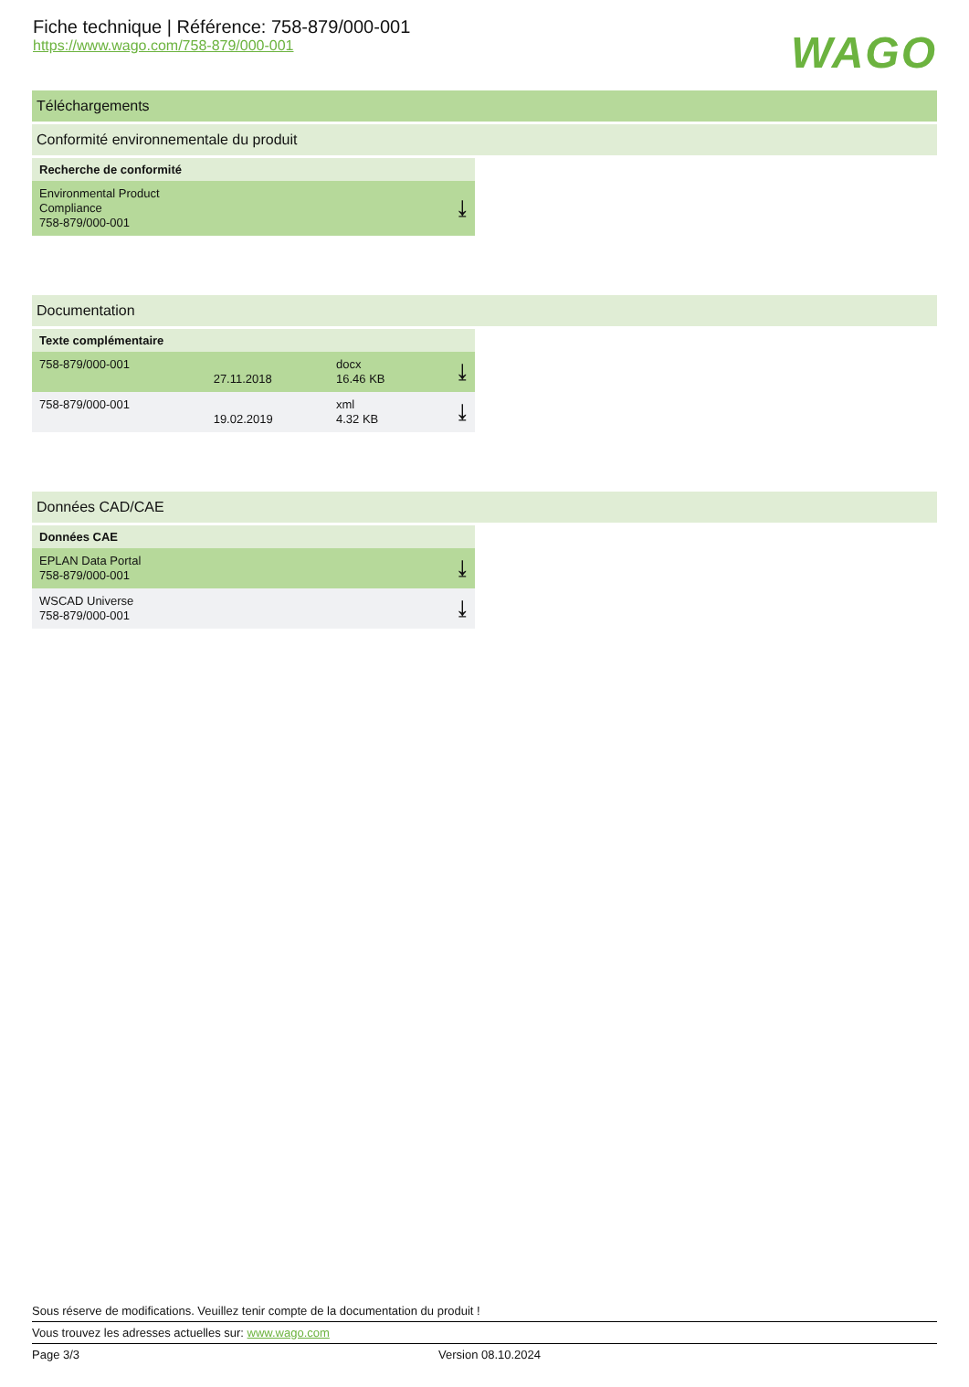Fiche technique | Référence: 758-879/000-001
https://www.wago.com/758-879/000-001
WAGO
Téléchargements
Conformité environnementale du produit
| Recherche de conformité | |
| --- | --- |
| Environmental Product Compliance 758-879/000-001 | ⤓ |
Documentation
| Texte complémentaire | | | |
| --- | --- | --- | --- |
| 758-879/000-001 | 27.11.2018 | docx 16.46 KB | ⤓ |
| 758-879/000-001 | 19.02.2019 | xml 4.32 KB | ⤓ |
Données CAD/CAE
| Données CAE | |
| --- | --- |
| EPLAN Data Portal 758-879/000-001 | ⤓ |
| WSCAD Universe 758-879/000-001 | ⤓ |
Sous réserve de modifications. Veuillez tenir compte de la documentation du produit !
Vous trouvez les adresses actuelles sur: www.wago.com
Page 3/3 Version 08.10.2024